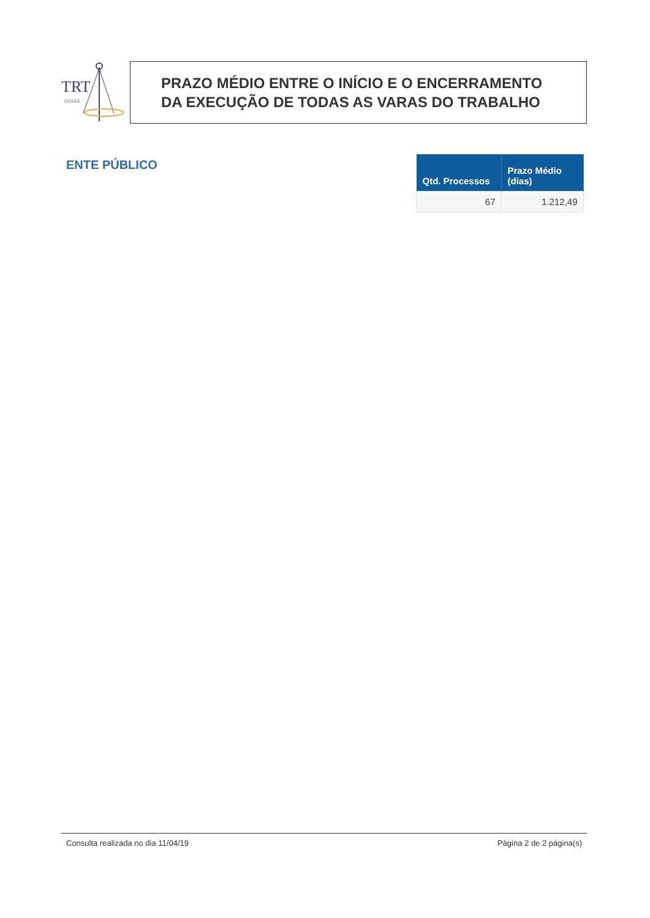TRT
GOIÁS
PRAZO MÉDIO ENTRE O INÍCIO E O ENCERRAMENTO
DA EXECUÇÃO DE TODAS AS VARAS DO TRABALHO
ENTE PÚBLICO
| Qtd. Processos | Prazo Médio (dias) |
| --- | --- |
| 67 | 1.212,49 |
Consulta realizada no dia 11/04/19 Página 2 de 2 página(s)